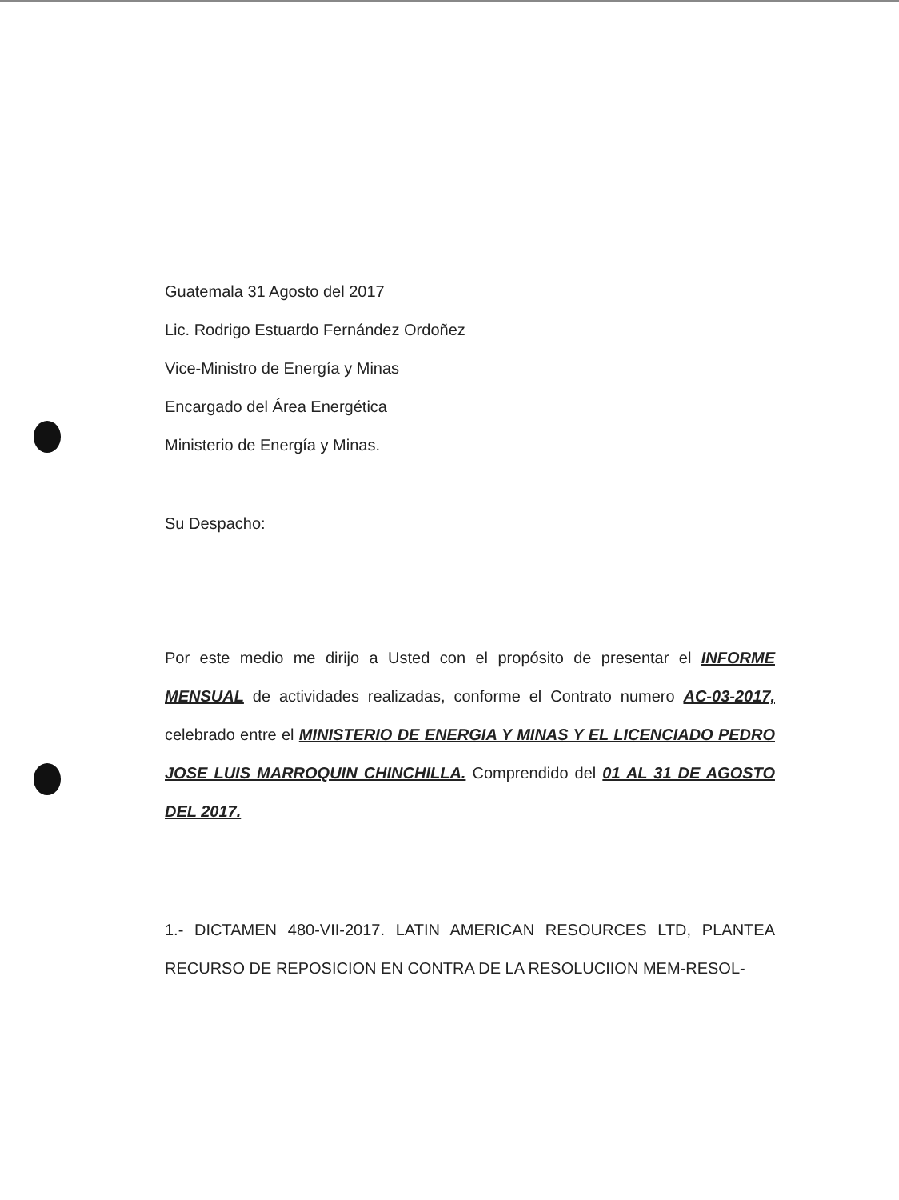Guatemala 31 Agosto del 2017
Lic. Rodrigo Estuardo Fernández Ordoñez
Vice-Ministro de Energía y Minas
Encargado del Área Energética
Ministerio de Energía y Minas.
Su Despacho:
Por este medio me dirijo a Usted con el propósito de presentar el INFORME MENSUAL de actividades realizadas, conforme el Contrato numero AC-03-2017, celebrado entre el MINISTERIO DE ENERGIA Y MINAS Y EL LICENCIADO PEDRO JOSE LUIS MARROQUIN CHINCHILLA. Comprendido del 01 AL 31 DE AGOSTO DEL 2017.
1.- DICTAMEN 480-VII-2017. LATIN AMERICAN RESOURCES LTD, PLANTEA RECURSO DE REPOSICION EN CONTRA DE LA RESOLUCIION MEM-RESOL-